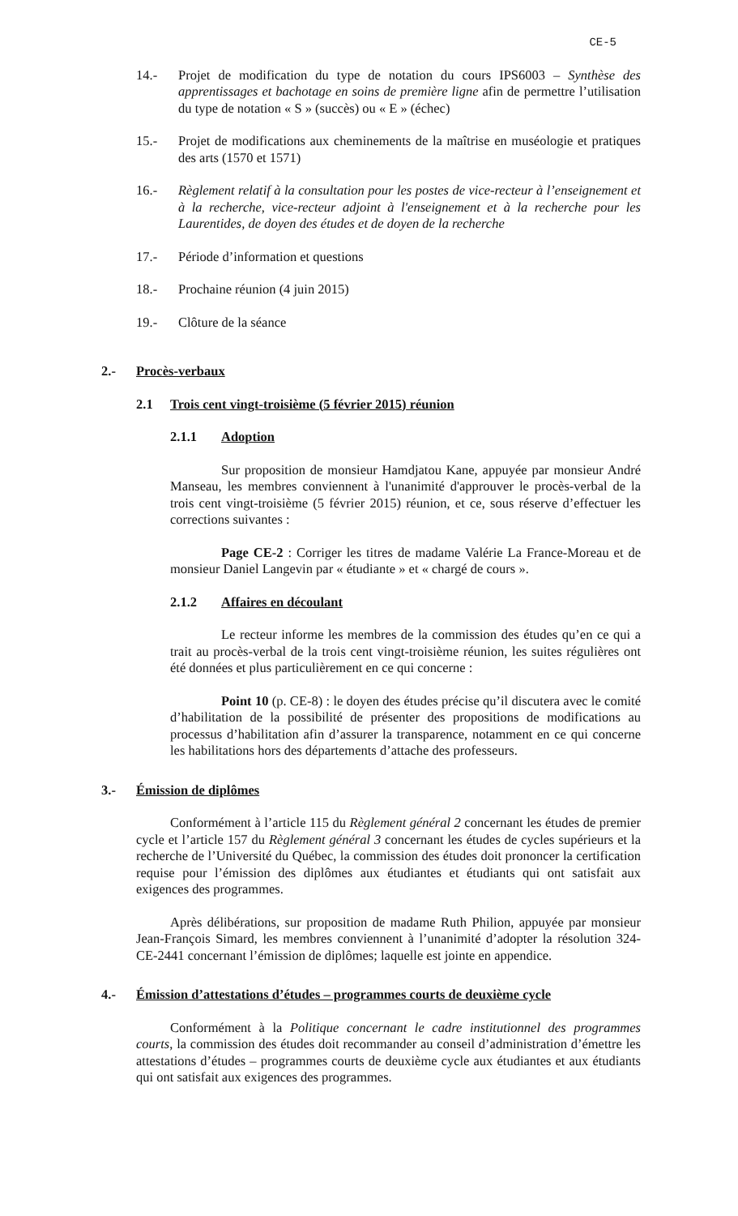CE-5
14.- Projet de modification du type de notation du cours IPS6003 – Synthèse des apprentissages et bachotage en soins de première ligne afin de permettre l’utilisation du type de notation « S » (succès) ou « E » (échec)
15.- Projet de modifications aux cheminements de la maîtrise en muséologie et pratiques des arts (1570 et 1571)
16.- Règlement relatif à la consultation pour les postes de vice-recteur à l’enseignement et à la recherche, vice-recteur adjoint à l'enseignement et à la recherche pour les Laurentides, de doyen des études et de doyen de la recherche
17.- Période d’information et questions
18.- Prochaine réunion (4 juin 2015)
19.- Clôture de la séance
2.- Procès-verbaux
2.1 Trois cent vingt-troisième (5 février 2015) réunion
2.1.1 Adoption
Sur proposition de monsieur Hamdjatou Kane, appuyée par monsieur André Manseau, les membres conviennent à l'unanimité d'approuver le procès-verbal de la trois cent vingt-troisième (5 février 2015) réunion, et ce, sous réserve d’effectuer les corrections suivantes :
Page CE-2 : Corriger les titres de madame Valérie La France-Moreau et de monsieur Daniel Langevin par « étudiante » et « chargé de cours ».
2.1.2 Affaires en découlant
Le recteur informe les membres de la commission des études qu’en ce qui a trait au procès-verbal de la trois cent vingt-troisième réunion, les suites régulières ont été données et plus particulièrement en ce qui concerne :
Point 10 (p. CE-8) : le doyen des études précise qu’il discutera avec le comité d’habilitation de la possibilité de présenter des propositions de modifications au processus d’habilitation afin d’assurer la transparence, notamment en ce qui concerne les habilitations hors des départements d’attache des professeurs.
3.- Émission de diplômes
Conformément à l’article 115 du Règlement général 2 concernant les études de premier cycle et l’article 157 du Règlement général 3 concernant les études de cycles supérieurs et la recherche de l’Université du Québec, la commission des études doit prononcer la certification requise pour l’émission des diplômes aux étudiantes et étudiants qui ont satisfait aux exigences des programmes.
Après délibérations, sur proposition de madame Ruth Philion, appuyée par monsieur Jean-François Simard, les membres conviennent à l’unanimité d’adopter la résolution 324-CE-2441 concernant l’émission de diplômes; laquelle est jointe en appendice.
4.- Émission d’attestations d’études – programmes courts de deuxième cycle
Conformément à la Politique concernant le cadre institutionnel des programmes courts, la commission des études doit recommander au conseil d’administration d’émettre les attestations d’études – programmes courts de deuxième cycle aux étudiantes et aux étudiants qui ont satisfait aux exigences des programmes.